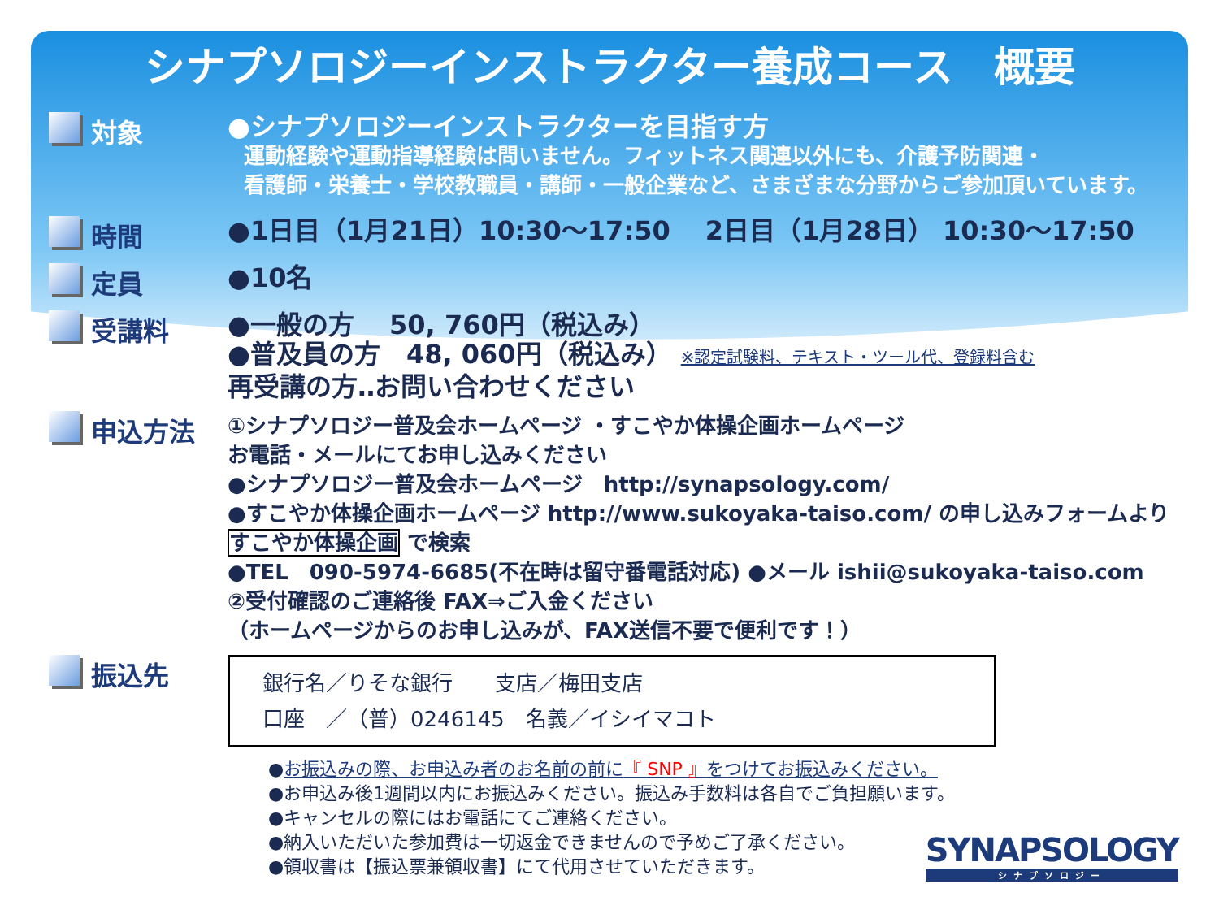シナプソロジーインストラクター養成コース　概要
対象
●シナプソロジーインストラクターを目指す方
運動経験や運動指導経験は問いません。フィットネス関連以外にも、介護予防関連・
看護師・栄養士・学校教職員・講師・一般企業など、さまざまな分野からご参加頂いています。
時間
●1日目（1月21日）10:30～17:50　 2日目（1月28日） 10:30～17:50
定員
●10名
受講料
●一般の方　 50, 760円（税込み）
●普及員の方　48, 060円（税込み） ※認定試験料、テキスト・ツール代、登録料含む
再受講の方‥お問い合わせください
申込方法
①シナプソロジー普及会ホームページ ・すこやか体操企画ホームページ
お電話・メールにてお申し込みください
●シナプソロジー普及会ホームページ　http://synapsology.com/
●すこやか体操企画ホームページ http://www.sukoyaka-taiso.com/ の申し込みフォームより
すこやか体操企画 で検索
●TEL　090-5974-6685(不在時は留守番電話対応) ●メール ishii@sukoyaka-taiso.com
②受付確認のご連絡後 FAX⇒ご入金ください
（ホームページからのお申し込みが、FAX送信不要で便利です！）
振込先
銀行名／りそな銀行　　支店／梅田支店
口座　／（普）0246145　名義／イシイマコト
●お振込みの際、お申込み者のお名前の前に『 SNP 』をつけてお振込みください。
●お申込み後1週間以内にお振込みください。振込み手数料は各自でご負担願います。
●キャンセルの際にはお電話にてご連絡ください。
●納入いただいた参加費は一切返金できませんので予めご了承ください。
●領収書は【振込票兼領収書】にて代用させていただきます。
SYNAPSOLOGY
シナプソロジー